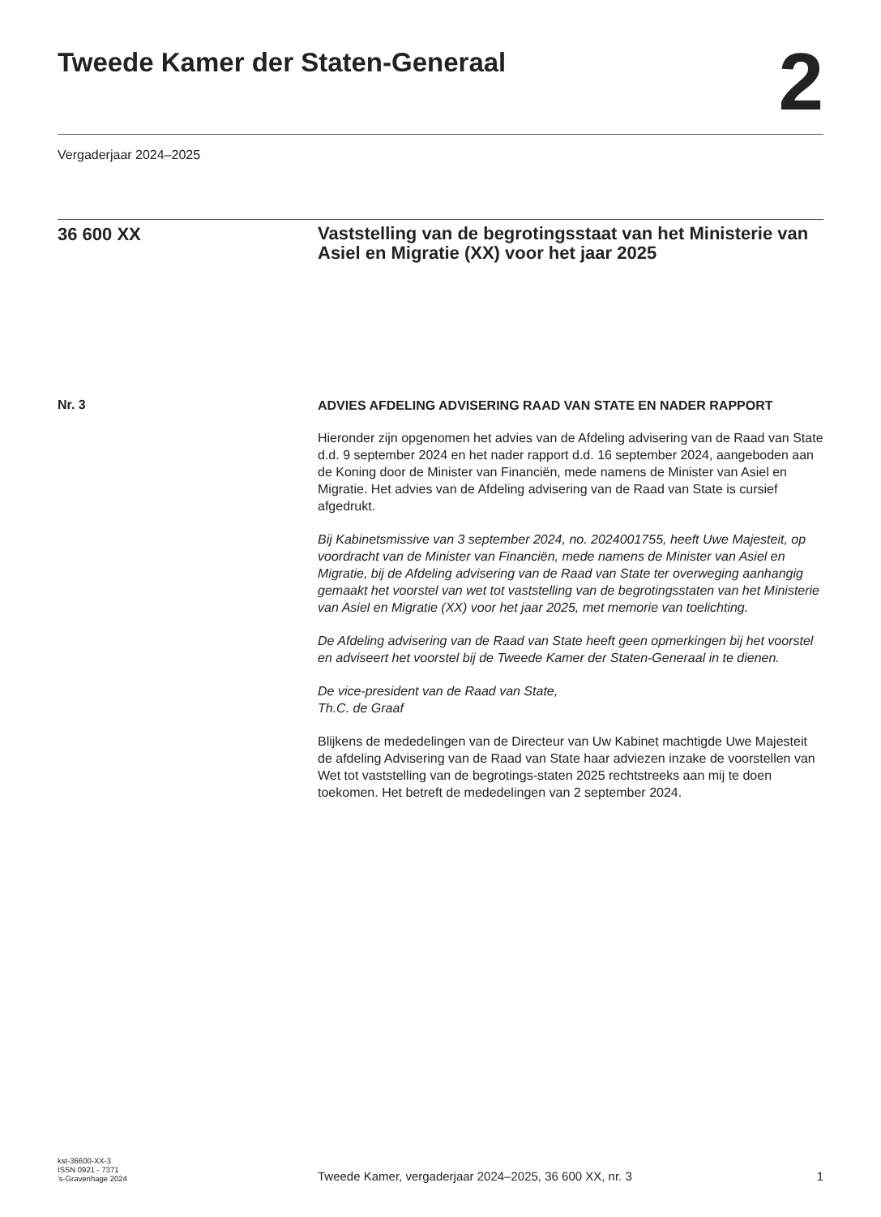Tweede Kamer der Staten-Generaal
2
Vergaderjaar 2024–2025
36 600 XX
Vaststelling van de begrotingsstaat van het Ministerie van Asiel en Migratie (XX) voor het jaar 2025
Nr. 3
ADVIES AFDELING ADVISERING RAAD VAN STATE EN NADER RAPPORT
Hieronder zijn opgenomen het advies van de Afdeling advisering van de Raad van State d.d. 9 september 2024 en het nader rapport d.d. 16 september 2024, aangeboden aan de Koning door de Minister van Financiën, mede namens de Minister van Asiel en Migratie. Het advies van de Afdeling advisering van de Raad van State is cursief afgedrukt.
Bij Kabinetsmissive van 3 september 2024, no. 2024001755, heeft Uwe Majesteit, op voordracht van de Minister van Financiën, mede namens de Minister van Asiel en Migratie, bij de Afdeling advisering van de Raad van State ter overweging aanhangig gemaakt het voorstel van wet tot vaststelling van de begrotingsstaten van het Ministerie van Asiel en Migratie (XX) voor het jaar 2025, met memorie van toelichting.
De Afdeling advisering van de Raad van State heeft geen opmerkingen bij het voorstel en adviseert het voorstel bij de Tweede Kamer der Staten-Generaal in te dienen.
De vice-president van de Raad van State,
Th.C. de Graaf
Blijkens de mededelingen van de Directeur van Uw Kabinet machtigde Uwe Majesteit de afdeling Advisering van de Raad van State haar adviezen inzake de voorstellen van Wet tot vaststelling van de begrotings-staten 2025 rechtstreeks aan mij te doen toekomen. Het betreft de mededelingen van 2 september 2024.
kst-36600-XX-3
ISSN 0921 - 7371
's-Gravenhage 2024
Tweede Kamer, vergaderjaar 2024–2025, 36 600 XX, nr. 3
1